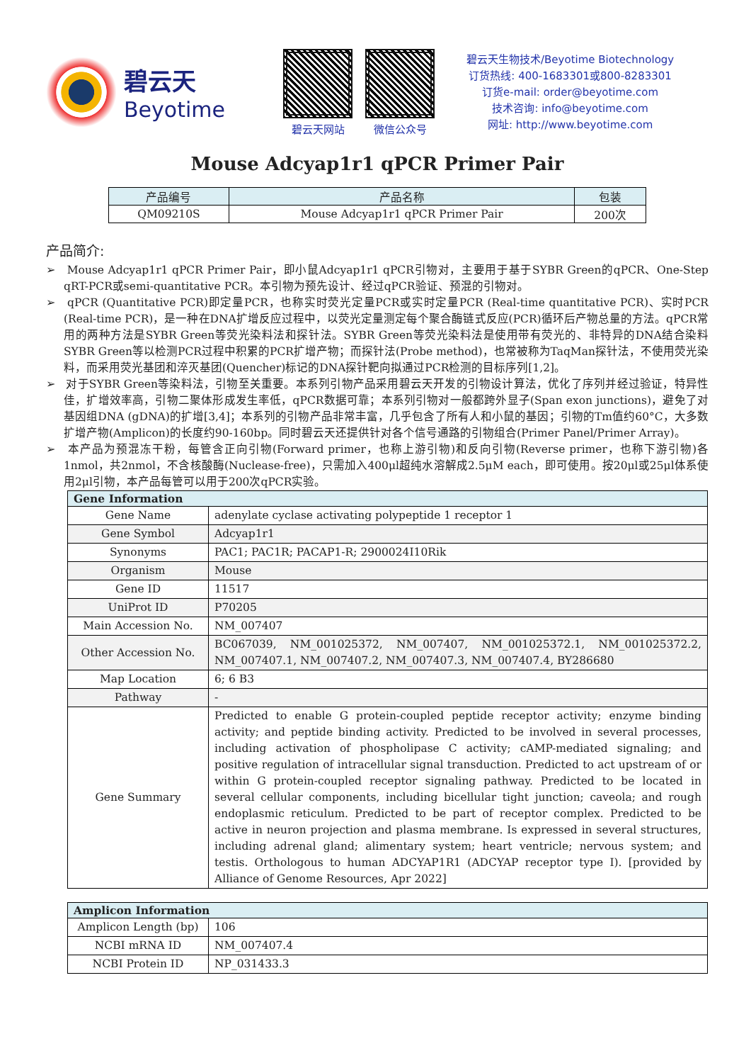碧云天
Beyotime
碧云天网站 微信公众号
碧云天生物技术/Beyotime Biotechnology
订货热线: 400-1683301或800-8283301
订货e-mail: order@beyotime.com
技术咨询: info@beyotime.com
网址: http://www.beyotime.com
Mouse Adcyap1r1 qPCR Primer Pair
| 产品编号 | 产品名称 | 包装 |
| --- | --- | --- |
| QM09210S | Mouse Adcyap1r1 qPCR Primer Pair | 200次 |
产品简介:
➢ Mouse Adcyap1r1 qPCR Primer Pair，即小鼠Adcyap1r1 qPCR引物对，主要用于基于SYBR Green的qPCR、One-Step qRT-PCR或semi-quantitative PCR。本引物为预先设计、经过qPCR验证、预混的引物对。
➢ qPCR (Quantitative PCR)即定量PCR，也称实时荧光定量PCR或实时定量PCR (Real-time quantitative PCR)、实时PCR (Real-time PCR)，是一种在DNA扩增反应过程中，以荧光定量测定每个聚合酶链式反应(PCR)循环后产物总量的方法。qPCR常用的两种方法是SYBR Green等荧光染料法和探针法。SYBR Green等荧光染料法是使用带有荧光的、非特异的DNA结合染料SYBR Green等以检测PCR过程中积累的PCR扩增产物；而探针法(Probe method)，也常被称为TaqMan探针法，不使用荧光染料，而采用荧光基团和淬灭基团(Quencher)标记的DNA探针靶向拟通过PCR检测的目标序列[1,2]。
➢ 对于SYBR Green等染料法，引物至关重要。本系列引物产品采用碧云天开发的引物设计算法，优化了序列并经过验证，特异性佳，扩增效率高，引物二聚体形成发生率低，qPCR数据可靠；本系列引物对一般都跨外显子(Span exon junctions)，避免了对基因组DNA (gDNA)的扩增[3,4]；本系列的引物产品非常丰富，几乎包含了所有人和小鼠的基因；引物的Tm值约60°C，大多数扩增产物(Amplicon)的长度约90-160bp。同时碧云天还提供针对各个信号通路的引物组合(Primer Panel/Primer Array)。
➢ 本产品为预混冻干粉，每管含正向引物(Forward primer，也称上游引物)和反向引物(Reverse primer，也称下游引物)各1nmol，共2nmol，不含核酸酶(Nuclease-free)，只需加入400μl超纯水溶解成2.5μM each，即可使用。按20μl或25μl体系使用2μl引物，本产品每管可以用于200次qPCR实验。
| Gene Information | |
| --- | --- |
| Gene Name | adenylate cyclase activating polypeptide 1 receptor 1 |
| Gene Symbol | Adcyap1r1 |
| Synonyms | PAC1; PAC1R; PACAP1-R; 2900024I10Rik |
| Organism | Mouse |
| Gene ID | 11517 |
| UniProt ID | P70205 |
| Main Accession No. | NM_007407 |
| Other Accession No. | BC067039, NM_001025372, NM_007407, NM_001025372.1, NM_001025372.2, NM_007407.1, NM_007407.2, NM_007407.3, NM_007407.4, BY286680 |
| Map Location | 6; 6 B3 |
| Pathway | - |
| Gene Summary | Predicted to enable G protein-coupled peptide receptor activity; enzyme binding activity; and peptide binding activity. Predicted to be involved in several processes, including activation of phospholipase C activity; cAMP-mediated signaling; and positive regulation of intracellular signal transduction. Predicted to act upstream of or within G protein-coupled receptor signaling pathway. Predicted to be located in several cellular components, including bicellular tight junction; caveola; and rough endoplasmic reticulum. Predicted to be part of receptor complex. Predicted to be active in neuron projection and plasma membrane. Is expressed in several structures, including adrenal gland; alimentary system; heart ventricle; nervous system; and testis. Orthologous to human ADCYAP1R1 (ADCYAP receptor type I). [provided by Alliance of Genome Resources, Apr 2022] |
| Amplicon Information | |
| --- | --- |
| Amplicon Length (bp) | 106 |
| NCBI mRNA ID | NM_007407.4 |
| NCBI Protein ID | NP_031433.3 |